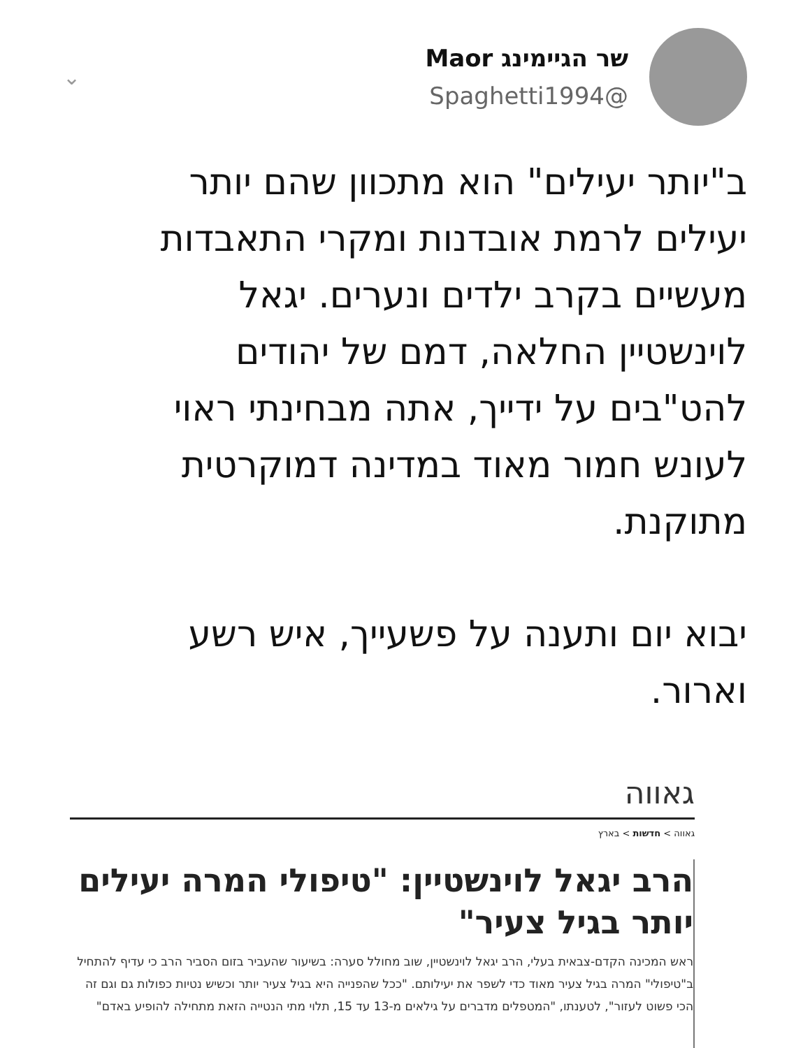שר הגיימינג Maor
@Spaghetti1994
⌄
ב"יותר יעילים" הוא מתכוון שהם יותר יעילים לרמת אובדנות ומקרי התאבדות מעשיים בקרב ילדים ונערים. יגאל לוינשטיין החלאה, דמם של יהודים להט"בים על ידייך, אתה מבחינתי ראוי לעונש חמור מאוד במדינה דמוקרטית מתוקנת.
יבוא יום ותענה על פשעייך, איש רשע וארור.
גאווה
גאווה > חדשות > בארץ
הרב יגאל לוינשטיין: "טיפולי המרה יעילים יותר בגיל צעיר"
ראש המכינה הקדם-צבאית בעלי, הרב יגאל לוינשטיין, שוב מחולל סערה: בשיעור שהעביר בזום הסביר הרב כי עדיף להתחיל ב"טיפולי" המרה בגיל צעיר מאוד כדי לשפר את יעילותם. "ככל שהפנייה היא בגיל צעיר יותר וכשיש נטיות כפולות גם וגם זה הכי פשוט לעזור", לטענתו, "המטפלים מדברים על גילאים מ-13 עד 15, תלוי מתי הנטייה הזאת מתחילה להופיע באדם"